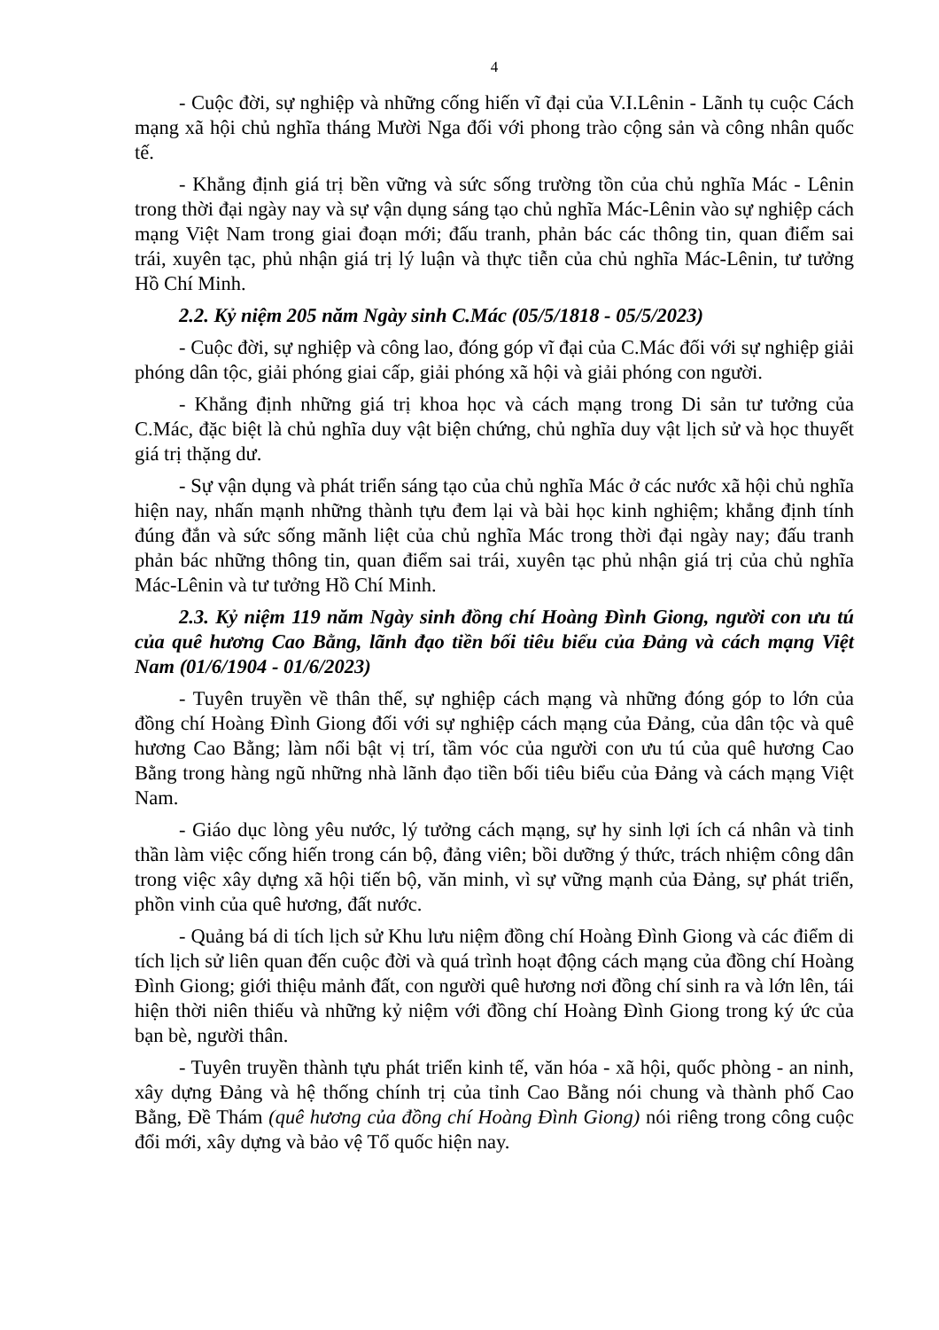4
- Cuộc đời, sự nghiệp và những cống hiến vĩ đại của V.I.Lênin - Lãnh tụ cuộc Cách mạng xã hội chủ nghĩa tháng Mười Nga đối với phong trào cộng sản và công nhân quốc tế.
- Khẳng định giá trị bền vững và sức sống trường tồn của chủ nghĩa Mác - Lênin trong thời đại ngày nay và sự vận dụng sáng tạo chủ nghĩa Mác-Lênin vào sự nghiệp cách mạng Việt Nam trong giai đoạn mới; đấu tranh, phản bác các thông tin, quan điểm sai trái, xuyên tạc, phủ nhận giá trị lý luận và thực tiễn của chủ nghĩa Mác-Lênin, tư tưởng Hồ Chí Minh.
2.2. Kỷ niệm 205 năm Ngày sinh C.Mác (05/5/1818 - 05/5/2023)
- Cuộc đời, sự nghiệp và công lao, đóng góp vĩ đại của C.Mác đối với sự nghiệp giải phóng dân tộc, giải phóng giai cấp, giải phóng xã hội và giải phóng con người.
- Khẳng định những giá trị khoa học và cách mạng trong Di sản tư tưởng của C.Mác, đặc biệt là chủ nghĩa duy vật biện chứng, chủ nghĩa duy vật lịch sử và học thuyết giá trị thặng dư.
- Sự vận dụng và phát triển sáng tạo của chủ nghĩa Mác ở các nước xã hội chủ nghĩa hiện nay, nhấn mạnh những thành tựu đem lại và bài học kinh nghiệm; khẳng định tính đúng đắn và sức sống mãnh liệt của chủ nghĩa Mác trong thời đại ngày nay; đấu tranh phản bác những thông tin, quan điểm sai trái, xuyên tạc phủ nhận giá trị của chủ nghĩa Mác-Lênin và tư tưởng Hồ Chí Minh.
2.3. Kỷ niệm 119 năm Ngày sinh đồng chí Hoàng Đình Giong, người con ưu tú của quê hương Cao Bằng, lãnh đạo tiền bối tiêu biểu của Đảng và cách mạng Việt Nam (01/6/1904 - 01/6/2023)
- Tuyên truyền về thân thế, sự nghiệp cách mạng và những đóng góp to lớn của đồng chí Hoàng Đình Giong đối với sự nghiệp cách mạng của Đảng, của dân tộc và quê hương Cao Bằng; làm nổi bật vị trí, tầm vóc của người con ưu tú của quê hương Cao Bằng trong hàng ngũ những nhà lãnh đạo tiền bối tiêu biểu của Đảng và cách mạng Việt Nam.
- Giáo dục lòng yêu nước, lý tưởng cách mạng, sự hy sinh lợi ích cá nhân và tinh thần làm việc cống hiến trong cán bộ, đảng viên; bồi dưỡng ý thức, trách nhiệm công dân trong việc xây dựng xã hội tiến bộ, văn minh, vì sự vững mạnh của Đảng, sự phát triển, phồn vinh của quê hương, đất nước.
- Quảng bá di tích lịch sử Khu lưu niệm đồng chí Hoàng Đình Giong và các điểm di tích lịch sử liên quan đến cuộc đời và quá trình hoạt động cách mạng của đồng chí Hoàng Đình Giong; giới thiệu mảnh đất, con người quê hương nơi đồng chí sinh ra và lớn lên, tái hiện thời niên thiếu và những kỷ niệm với đồng chí Hoàng Đình Giong trong ký ức của bạn bè, người thân.
- Tuyên truyền thành tựu phát triển kinh tế, văn hóa - xã hội, quốc phòng - an ninh, xây dựng Đảng và hệ thống chính trị của tỉnh Cao Bằng nói chung và thành phố Cao Bằng, Đề Thám (quê hương của đồng chí Hoàng Đình Giong) nói riêng trong công cuộc đổi mới, xây dựng và bảo vệ Tổ quốc hiện nay.